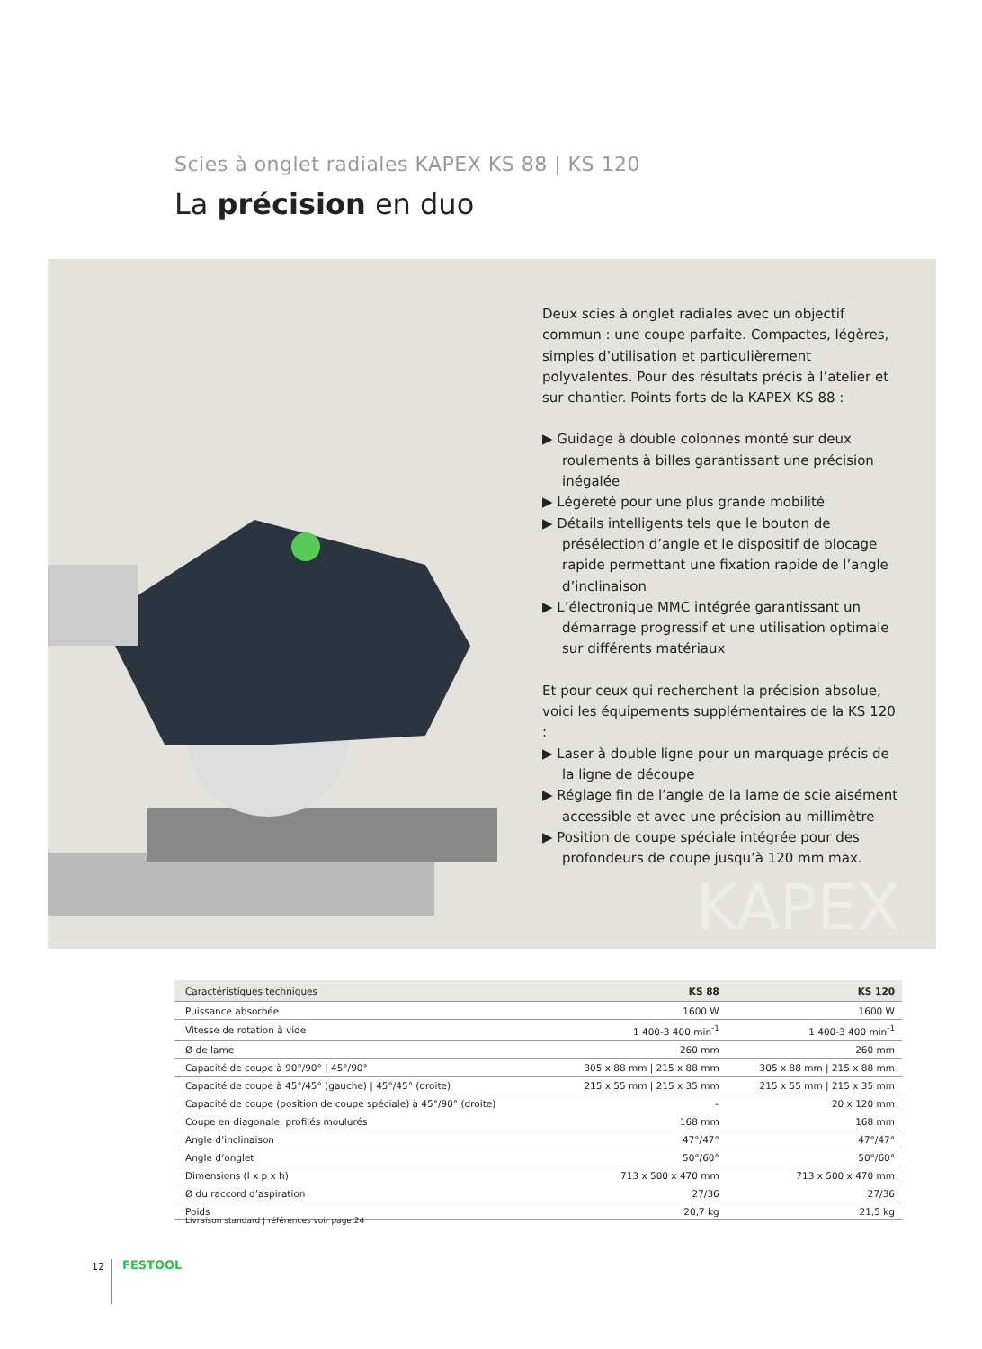Scies à onglet radiales KAPEX KS 88 | KS 120
La précision en duo
Deux scies à onglet radiales avec un objectif commun : une coupe parfaite. Compactes, légères, simples d’utilisation et particulièrement polyvalentes. Pour des résultats précis à l’atelier et sur chantier. Points forts de la KAPEX KS 88 :
▶ Guidage à double colonnes monté sur deux roulements à billes garantissant une précision inégalée
▶ Légèreté pour une plus grande mobilité
▶ Détails intelligents tels que le bouton de présélection d’angle et le dispositif de blocage rapide permettant une fixation rapide de l’angle d’inclinaison
▶ L’électronique MMC intégrée garantissant un démarrage progressif et une utilisation optimale sur différents matériaux
Et pour ceux qui recherchent la précision absolue, voici les équipements supplémentaires de la KS 120 :
▶ Laser à double ligne pour un marquage précis de la ligne de découpe
▶ Réglage fin de l’angle de la lame de scie aisément accessible et avec une précision au millimètre
▶ Position de coupe spéciale intégrée pour des profondeurs de coupe jusqu’à 120 mm max.
KAPEX
| Caractéristiques techniques | KS 88 | KS 120 |
| --- | --- | --- |
| Puissance absorbée | 1600 W | 1600 W |
| Vitesse de rotation à vide | 1 400-3 400 min<sup>-1</sup> | 1 400-3 400 min<sup>-1</sup> |
| Ø de lame | 260 mm | 260 mm |
| Capacité de coupe à 90°/90° / 45°/90° | 305 x 88 mm / 215 x 88 mm | 305 x 88 mm / 215 x 88 mm |
| Capacité de coupe à 45°/45° (gauche) / 45°/45° (droite) | 215 x 55 mm / 215 x 35 mm | 215 x 55 mm / 215 x 35 mm |
| Capacité de coupe (position de coupe spéciale) à 45°/90° (droite) | – | 20 x 120 mm |
| Coupe en diagonale, profilés moulurés | 168 mm | 168 mm |
| Angle d’inclinaison | 47°/47° | 47°/47° |
| Angle d’onglet | 50°/60° | 50°/60° |
| Dimensions (l x p x h) | 713 x 500 x 470 mm | 713 x 500 x 470 mm |
| Ø du raccord d’aspiration | 27/36 | 27/36 |
| Poids | 20,7 kg | 21,5 kg |
Livraison standard | références voir page 24
12 FESTOOL